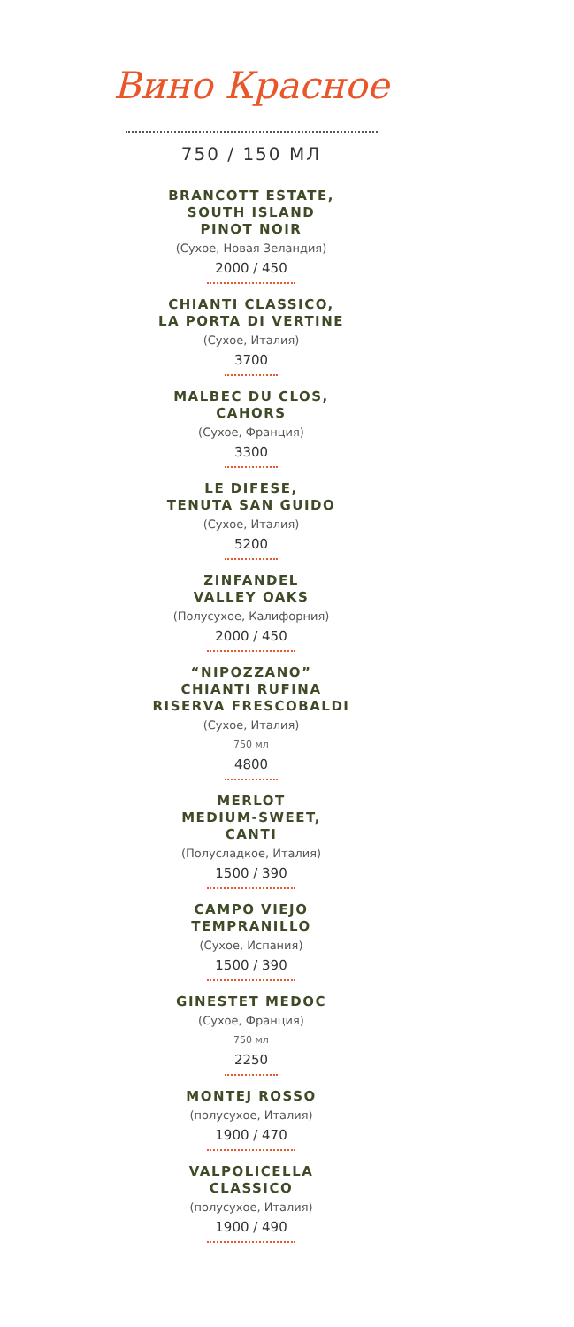Вино Красное
750 / 150 МЛ
BRANCOTT ESTATE,
SOUTH ISLAND
PINOT NOIR
(Сухое, Новая Зеландия)
2000 / 450
CHIANTI CLASSICO,
LA PORTA DI VERTINE
(Сухое, Италия)
3700
MALBEC DU CLOS,
CAHORS
(Сухое, Франция)
3300
LE DIFESE,
TENUTA SAN GUIDO
(Сухое, Италия)
5200
ZINFANDEL
VALLEY OAKS
(Полусухое, Калифорния)
2000 / 450
“NIPOZZANO”
CHIANTI RUFINA
RISERVA FRESCOBALDI
(Сухое, Италия)
750 мл
4800
MERLOT
MEDIUM-SWEET,
CANTI
(Полусладкое, Италия)
1500 / 390
CAMPO VIEJO
TEMPRANILLO
(Сухое, Испания)
1500 / 390
GINESTET MEDOC
(Сухое, Франция)
750 мл
2250
MONTEJ ROSSO
(полусухое, Италия)
1900 / 470
VALPOLICELLA
CLASSICO
(полусухое, Италия)
1900 / 490